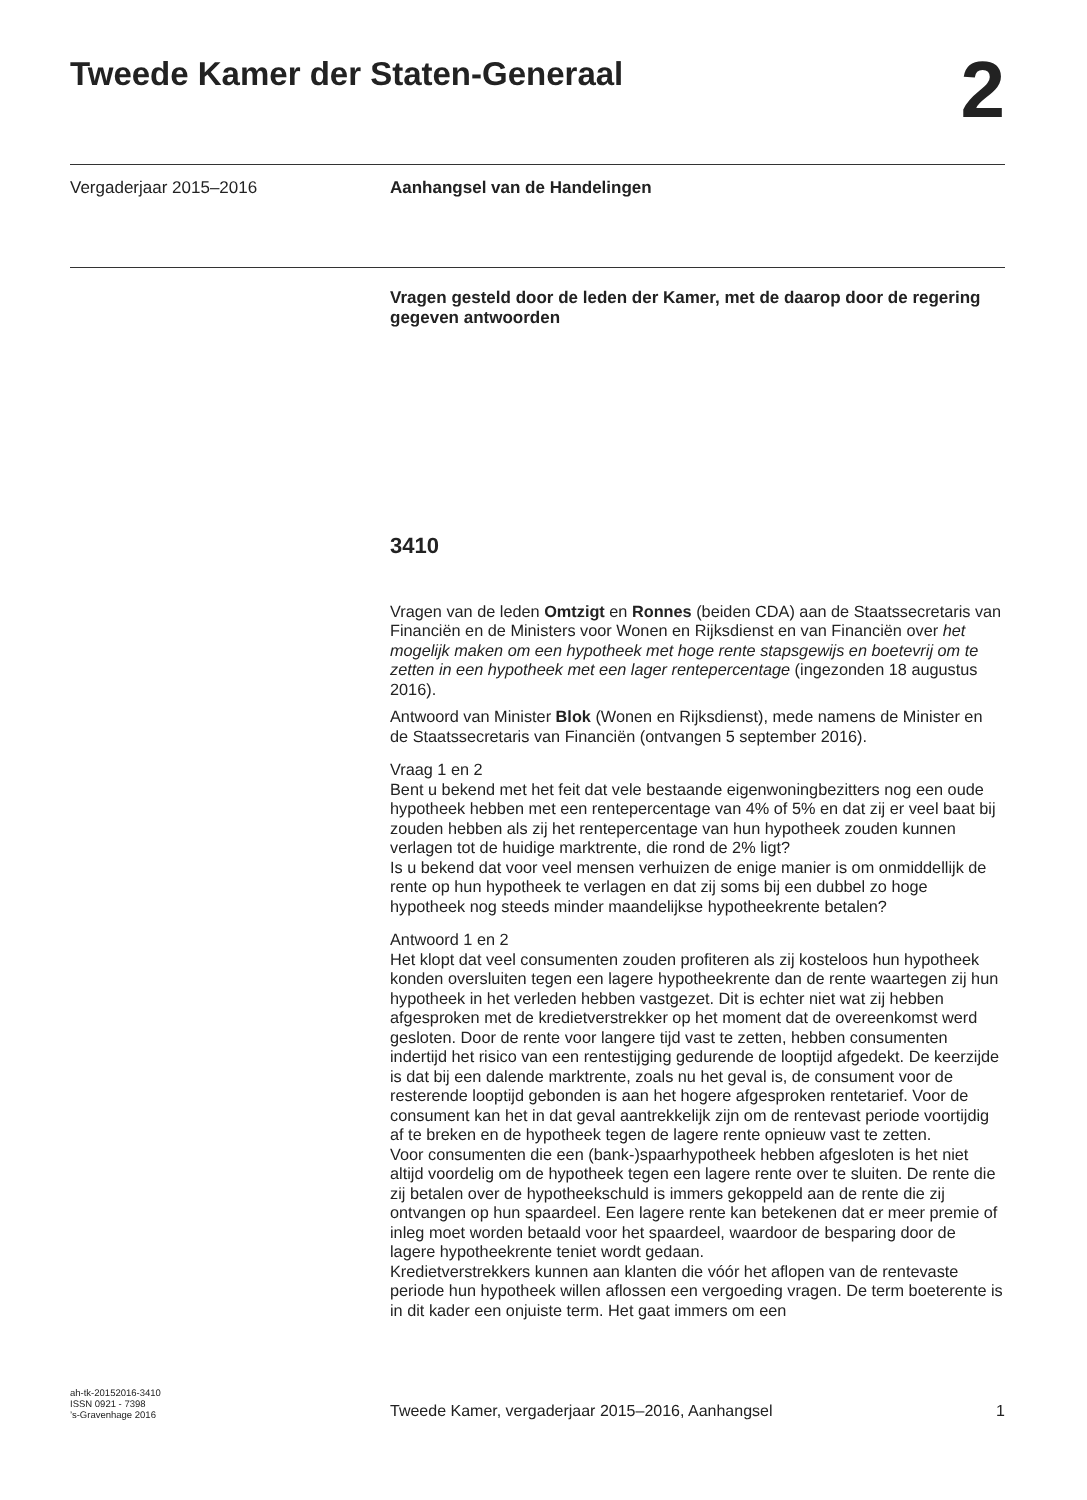Tweede Kamer der Staten-Generaal
2
Vergaderjaar 2015–2016 Aanhangsel van de Handelingen
Vragen gesteld door de leden der Kamer, met de daarop door de regering gegeven antwoorden
3410
Vragen van de leden Omtzigt en Ronnes (beiden CDA) aan de Staatssecretaris van Financiën en de Ministers voor Wonen en Rijksdienst en van Financiën over het mogelijk maken om een hypotheek met hoge rente stapsgewijs en boetevrij om te zetten in een hypotheek met een lager rentepercentage (ingezonden 18 augustus 2016).
Antwoord van Minister Blok (Wonen en Rijksdienst), mede namens de Minister en de Staatssecretaris van Financiën (ontvangen 5 september 2016).
Vraag 1 en 2
Bent u bekend met het feit dat vele bestaande eigenwoningbezitters nog een oude hypotheek hebben met een rentepercentage van 4% of 5% en dat zij er veel baat bij zouden hebben als zij het rentepercentage van hun hypotheek zouden kunnen verlagen tot de huidige marktrente, die rond de 2% ligt?
Is u bekend dat voor veel mensen verhuizen de enige manier is om onmiddellijk de rente op hun hypotheek te verlagen en dat zij soms bij een dubbel zo hoge hypotheek nog steeds minder maandelijkse hypotheekrente betalen?
Antwoord 1 en 2
Het klopt dat veel consumenten zouden profiteren als zij kosteloos hun hypotheek konden oversluiten tegen een lagere hypotheekrente dan de rente waartegen zij hun hypotheek in het verleden hebben vastgezet. Dit is echter niet wat zij hebben afgesproken met de kredietverstrekker op het moment dat de overeenkomst werd gesloten. Door de rente voor langere tijd vast te zetten, hebben consumenten indertijd het risico van een rentestijging gedurende de looptijd afgedekt. De keerzijde is dat bij een dalende marktrente, zoals nu het geval is, de consument voor de resterende looptijd gebonden is aan het hogere afgesproken rentetarief. Voor de consument kan het in dat geval aantrekkelijk zijn om de rentevast periode voortijdig af te breken en de hypotheek tegen de lagere rente opnieuw vast te zetten.
Voor consumenten die een (bank-)spaarhypotheek hebben afgesloten is het niet altijd voordelig om de hypotheek tegen een lagere rente over te sluiten. De rente die zij betalen over de hypotheekschuld is immers gekoppeld aan de rente die zij ontvangen op hun spaardeel. Een lagere rente kan betekenen dat er meer premie of inleg moet worden betaald voor het spaardeel, waardoor de besparing door de lagere hypotheekrente teniet wordt gedaan.
Kredietverstrekkers kunnen aan klanten die vóór het aflopen van de rentevaste periode hun hypotheek willen aflossen een vergoeding vragen. De term boeterente is in dit kader een onjuiste term. Het gaat immers om een
ah-tk-20152016-3410
ISSN 0921 - 7398
’s-Gravenhage 2016
Tweede Kamer, vergaderjaar 2015–2016, Aanhangsel
1